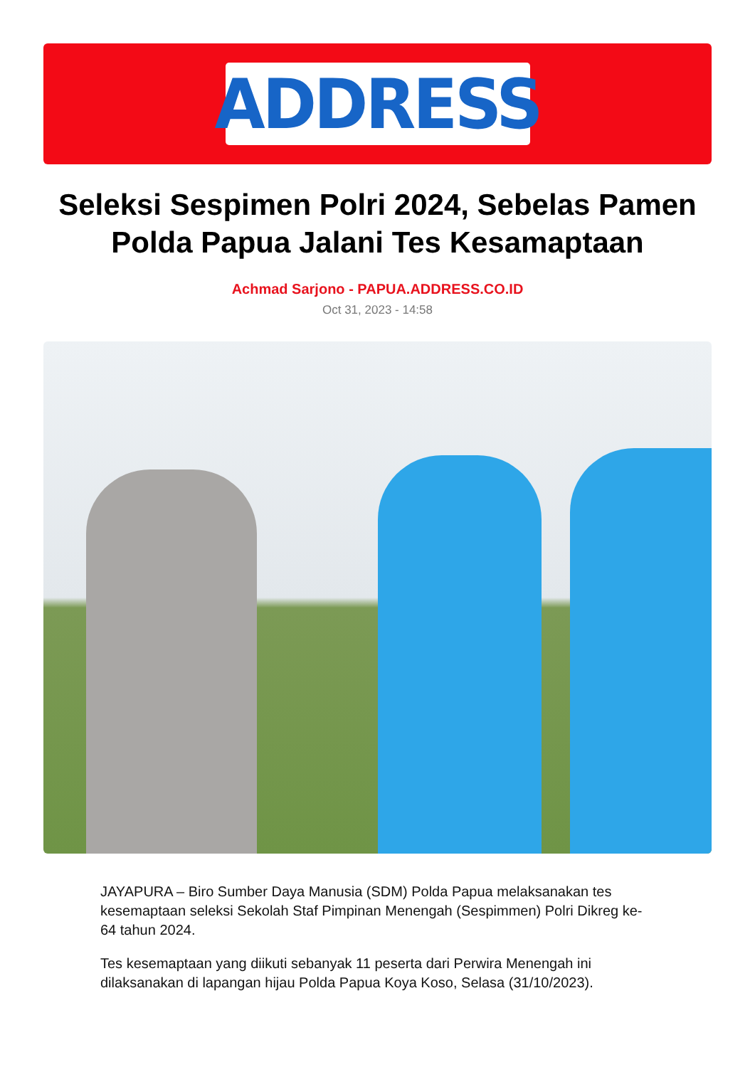ADDRESS
Seleksi Sespimen Polri 2024, Sebelas Pamen Polda Papua Jalani Tes Kesamaptaan
Achmad Sarjono - PAPUA.ADDRESS.CO.ID
Oct 31, 2023 - 14:58
JAYAPURA – Biro Sumber Daya Manusia (SDM) Polda Papua melaksanakan tes kesemaptaan seleksi Sekolah Staf Pimpinan Menengah (Sespimmen) Polri Dikreg ke-64 tahun 2024.
Tes kesemaptaan yang diikuti sebanyak 11 peserta dari Perwira Menengah ini dilaksanakan di lapangan hijau Polda Papua Koya Koso, Selasa (31/10/2023).